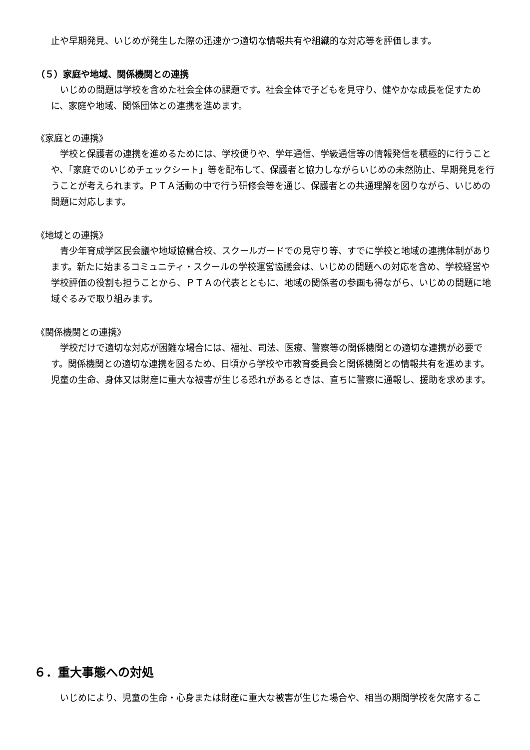止や早期発見、いじめが発生した際の迅速かつ適切な情報共有や組織的な対応等を評価します。
（５）家庭や地域、関係機関との連携
　いじめの問題は学校を含めた社会全体の課題です。社会全体で子どもを見守り、健やかな成長を促すために、家庭や地域、関係団体との連携を進めます。
《家庭との連携》
　学校と保護者の連携を進めるためには、学校便りや、学年通信、学級通信等の情報発信を積極的に行うことや、「家庭でのいじめチェックシート」等を配布して、保護者と協力しながらいじめの未然防止、早期発見を行うことが考えられます。ＰＴＡ活動の中で行う研修会等を通じ、保護者との共通理解を図りながら、いじめの問題に対応します。
《地域との連携》
　青少年育成学区民会議や地域協働合校、スクールガードでの見守り等、すでに学校と地域の連携体制があります。新たに始まるコミュニティ・スクールの学校運営協議会は、いじめの問題への対応を含め、学校経営や学校評価の役割も担うことから、ＰＴＡの代表とともに、地域の関係者の参画も得ながら、いじめの問題に地域ぐるみで取り組みます。
《関係機関との連携》
　学校だけで適切な対応が困難な場合には、福祉、司法、医療、警察等の関係機関との適切な連携が必要です。関係機関との適切な連携を図るため、日頃から学校や市教育委員会と関係機関との情報共有を進めます。児童の生命、身体又は財産に重大な被害が生じる恐れがあるときは、直ちに警察に通報し、援助を求めます。
６．重大事態への対処
　いじめにより、児童の生命・心身または財産に重大な被害が生じた場合や、相当の期間学校を欠席するこ